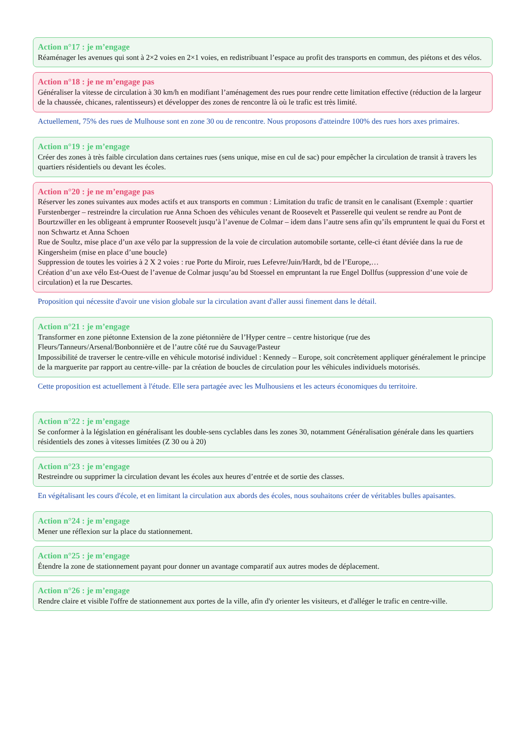Action n°17 : je m’engage
Réaménager les avenues qui sont à 2×2 voies en 2×1 voies, en redistribuant l’espace au profit des transports en commun, des piétons et des vélos.
Action n°18 : je ne m’engage pas
Généraliser la vitesse de circulation à 30 km/h en modifiant l’aménagement des rues pour rendre cette limitation effective (réduction de la largeur de la chaussée, chicanes, ralentisseurs) et développer des zones de rencontre là où le trafic est très limité.
Actuellement, 75% des rues de Mulhouse sont en zone 30 ou de rencontre. Nous proposons d'atteindre 100% des rues hors axes primaires.
Action n°19 : je m’engage
Créer des zones à très faible circulation dans certaines rues (sens unique, mise en cul de sac) pour empêcher la circulation de transit à travers les quartiers résidentiels ou devant les écoles.
Action n°20 : je ne m’engage pas
Réserver les zones suivantes aux modes actifs et aux transports en commun : Limitation du trafic de transit en le canalisant (Exemple : quartier Furstenberger – restreindre la circulation rue Anna Schoen des véhicules venant de Roosevelt et Passerelle qui veulent se rendre au Pont de Bourtzwiller en les obligeant à emprunter Roosevelt jusqu’à l’avenue de Colmar – idem dans l’autre sens afin qu’ils empruntent le quai du Forst et non Schwartz et Anna Schoen
Rue de Soultz, mise place d’un axe vélo par la suppression de la voie de circulation automobile sortante, celle-ci étant déviée dans la rue de Kingersheim (mise en place d’une boucle)
Suppression de toutes les voiries à 2 X 2 voies : rue Porte du Miroir, rues Lefevre/Juin/Hardt, bd de l’Europe,…
Création d’un axe vélo Est-Ouest de l’avenue de Colmar jusqu’au bd Stoessel en empruntant la rue Engel Dollfus (suppression d’une voie de circulation) et la rue Descartes.
Proposition qui nécessite d'avoir une vision globale sur la circulation avant d'aller aussi finement dans le détail.
Action n°21 : je m’engage
Transformer en zone piétonne Extension de la zone piétonnière de l’Hyper centre – centre historique (rue des Fleurs/Tanneurs/Arsenal/Bonbonnière et de l’autre côté rue du Sauvage/Pasteur
Impossibilité de traverser le centre-ville en véhicule motorisé individuel : Kennedy – Europe, soit concrètement appliquer généralement le principe de la marguerite par rapport au centre-ville- par la création de boucles de circulation pour les véhicules individuels motorisés.
Cette proposition est actuellement à l'étude. Elle sera partagée avec les Mulhousiens et les acteurs économiques du territoire.
Action n°22 : je m’engage
Se conformer à la législation en généralisant les double-sens cyclables dans les zones 30, notamment Généralisation générale dans les quartiers résidentiels des zones à vitesses limitées (Z 30 ou à 20)
Action n°23 : je m’engage
Restreindre ou supprimer la circulation devant les écoles aux heures d’entrée et de sortie des classes.
En végétalisant les cours d'école, et en limitant la circulation aux abords des écoles, nous souhaitons créer de véritables bulles apaisantes.
Action n°24 : je m’engage
Mener une réflexion sur la place du stationnement.
Action n°25 : je m’engage
Étendre la zone de stationnement payant pour donner un avantage comparatif aux autres modes de déplacement.
Action n°26 : je m’engage
Rendre claire et visible l'offre de stationnement aux portes de la ville, afin d'y orienter les visiteurs, et d'alléger le trafic en centre-ville.